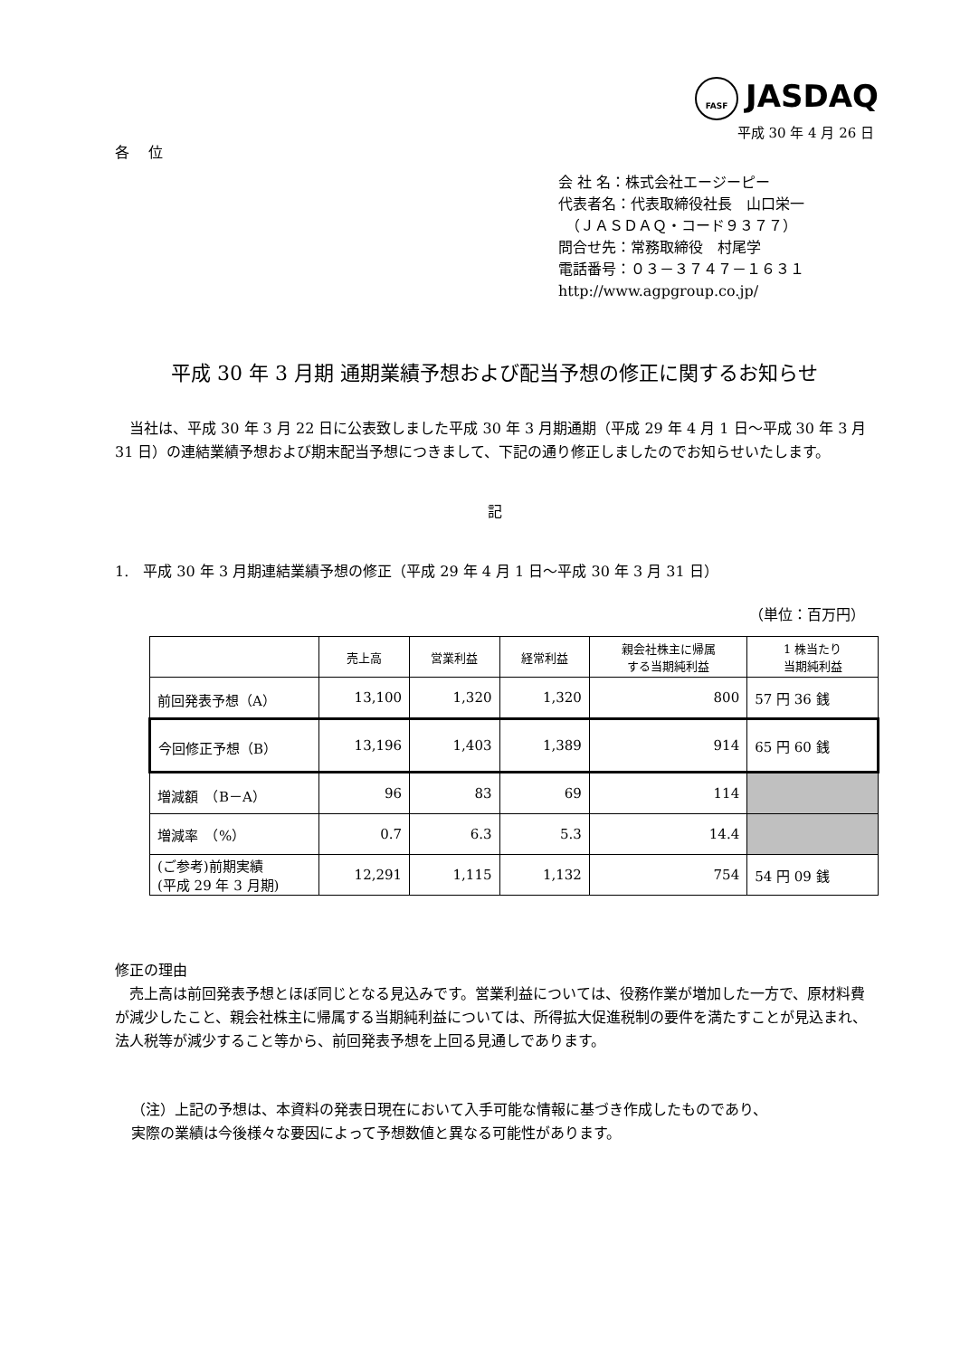FASF JASDAQ
平成 30 年 4 月 26 日
各　 位
会 社 名：株式会社エージーピー
代表者名：代表取締役社長　山口栄一
　（ＪＡＳＤＡＱ・コード９３７７）
問合せ先：常務取締役　村尾学
電話番号：０３－３７４７－１６３１
http://www.agpgroup.co.jp/
平成 30 年 3 月期 通期業績予想および配当予想の修正に関するお知らせ
　当社は、平成 30 年 3 月 22 日に公表致しました平成 30 年 3 月期通期（平成 29 年 4 月 1 日～平成 30 年 3 月 31 日）の連結業績予想および期末配当予想につきまして、下記の通り修正しましたのでお知らせいたします。
記
1.　平成 30 年 3 月期連結業績予想の修正（平成 29 年 4 月 1 日～平成 30 年 3 月 31 日）
（単位：百万円）
| | 売上高 | 営業利益 | 経常利益 | 親会社株主に帰属 する当期純利益 | 1 株当たり 当期純利益 |
| --- | --- | --- | --- | --- | --- |
| 前回発表予想（A） | 13,100 | 1,320 | 1,320 | 800 | 57 円 36 銭 |
| 今回修正予想（B） | 13,196 | 1,403 | 1,389 | 914 | 65 円 60 銭 |
| 増減額 （B－A） | 96 | 83 | 69 | 114 | |
| 増減率 （%） | 0.7 | 6.3 | 5.3 | 14.4 | |
| (ご参考)前期実績 (平成 29 年 3 月期) | 12,291 | 1,115 | 1,132 | 754 | 54 円 09 銭 |
修正の理由
　売上高は前回発表予想とほぼ同じとなる見込みです。営業利益については、役務作業が増加した一方で、原材料費が減少したこと、親会社株主に帰属する当期純利益については、所得拡大促進税制の要件を満たすことが見込まれ、法人税等が減少すること等から、前回発表予想を上回る見通しであります。
（注）上記の予想は、本資料の発表日現在において入手可能な情報に基づき作成したものであり、
実際の業績は今後様々な要因によって予想数値と異なる可能性があります。